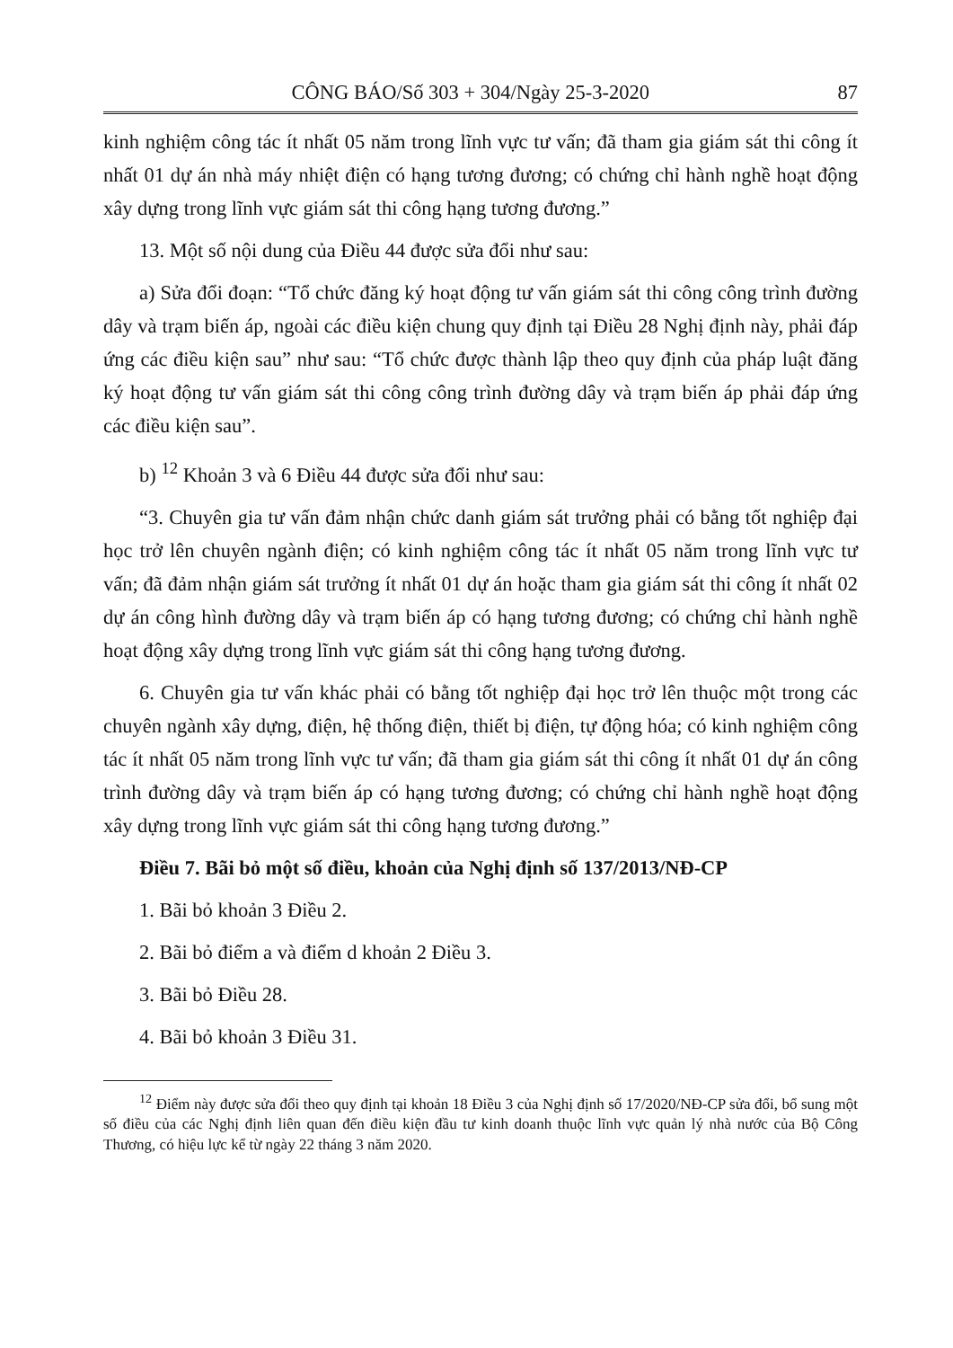CÔNG BÁO/Số 303 + 304/Ngày 25-3-2020 87
kinh nghiệm công tác ít nhất 05 năm trong lĩnh vực tư vấn; đã tham gia giám sát thi công ít nhất 01 dự án nhà máy nhiệt điện có hạng tương đương; có chứng chỉ hành nghề hoạt động xây dựng trong lĩnh vực giám sát thi công hạng tương đương.”
13. Một số nội dung của Điều 44 được sửa đổi như sau:
a) Sửa đổi đoạn: “Tổ chức đăng ký hoạt động tư vấn giám sát thi công công trình đường dây và trạm biến áp, ngoài các điều kiện chung quy định tại Điều 28 Nghị định này, phải đáp ứng các điều kiện sau” như sau: “Tổ chức được thành lập theo quy định của pháp luật đăng ký hoạt động tư vấn giám sát thi công công trình đường dây và trạm biến áp phải đáp ứng các điều kiện sau”.
b) <sup>12</sup> Khoản 3 và 6 Điều 44 được sửa đổi như sau:
“3. Chuyên gia tư vấn đảm nhận chức danh giám sát trưởng phải có bằng tốt nghiệp đại học trở lên chuyên ngành điện; có kinh nghiệm công tác ít nhất 05 năm trong lĩnh vực tư vấn; đã đảm nhận giám sát trưởng ít nhất 01 dự án hoặc tham gia giám sát thi công ít nhất 02 dự án công hình đường dây và trạm biến áp có hạng tương đương; có chứng chỉ hành nghề hoạt động xây dựng trong lĩnh vực giám sát thi công hạng tương đương.
6. Chuyên gia tư vấn khác phải có bằng tốt nghiệp đại học trở lên thuộc một trong các chuyên ngành xây dựng, điện, hệ thống điện, thiết bị điện, tự động hóa; có kinh nghiệm công tác ít nhất 05 năm trong lĩnh vực tư vấn; đã tham gia giám sát thi công ít nhất 01 dự án công trình đường dây và trạm biến áp có hạng tương đương; có chứng chỉ hành nghề hoạt động xây dựng trong lĩnh vực giám sát thi công hạng tương đương.”
Điều 7. Bãi bỏ một số điều, khoản của Nghị định số 137/2013/NĐ-CP
1. Bãi bỏ khoản 3 Điều 2.
2. Bãi bỏ điểm a và điểm d khoản 2 Điều 3.
3. Bãi bỏ Điều 28.
4. Bãi bỏ khoản 3 Điều 31.
<sup>12</sup> Điểm này được sửa đổi theo quy định tại khoản 18 Điều 3 của Nghị định số 17/2020/NĐ-CP sửa đổi, bổ sung một số điều của các Nghị định liên quan đến điều kiện đầu tư kinh doanh thuộc lĩnh vực quản lý nhà nước của Bộ Công Thương, có hiệu lực kể từ ngày 22 tháng 3 năm 2020.